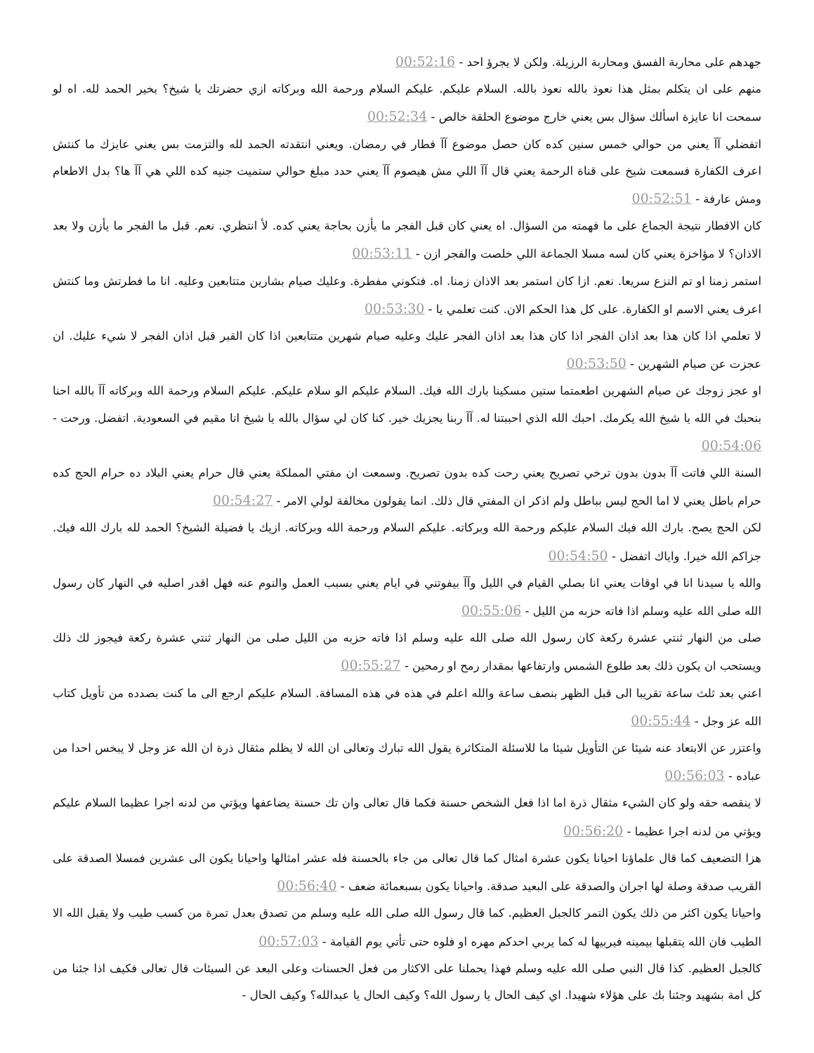جهدهم على محاربة الفسق ومحاربة الرزيلة. ولكن لا يجرؤ احد - 00:52:16
منهم على ان يتكلم بمثل هذا نعوذ بالله نعوذ بالله. السلام عليكم. عليكم السلام ورحمة الله وبركاته ازي حضرتك يا شيخ؟ بخير الحمد لله. اه لو سمحت انا عايزة اسألك سؤال بس يعني خارج موضوع الحلقة خالص - 00:52:34
اتفضلي آآ يعني من حوالي خمس سنين كده كان حصل موضوع آآ فطار في رمضان. ويعني انتقدته الحمد لله والتزمت بس يعني عايزك ما كنتش اعرف الكفارة فسمعت شيخ على قناة الرحمة يعني قال آآ اللي مش هيصوم آآ يعني حدد مبلغ حوالي ستميت جنيه كده اللي هي آآ ها؟ بدل الاطعام ومش عارفة - 00:52:51
كان الافطار نتيجة الجماع على ما فهمته من السؤال. اه يعني كان قبل الفجر ما يأزن بحاجة يعني كده. لأ انتظري. نعم. قبل ما الفجر ما يأزن ولا بعد الاذان؟ لا مؤاخزة يعني كان لسه مسلا الجماعة اللي خلصت والفجر ازن - 00:53:11
استمر زمنا او تم النزع سريعا. نعم. ازا كان استمر بعد الاذان زمنا. اه. فتكوني مفطرة. وعليك صيام بشارين متتابعين وعليه. انا ما فطرتش وما كنتش اعرف يعني الاسم او الكفارة. على كل هذا الحكم الان. كنت تعلمي يا - 00:53:30
لا تعلمي اذا كان هذا بعد اذان الفجر اذا كان هذا بعد اذان الفجر عليك وعليه صيام شهرين متتابعين اذا كان القبر قبل اذان الفجر لا شيء عليك. ان عجزت عن صيام الشهرين - 00:53:50
او عجز زوجك عن صيام الشهرين اطعمتما ستين مسكينا بارك الله فيك. السلام عليكم الو سلام عليكم. عليكم السلام ورحمة الله وبركاته آآ بالله احنا بنحبك في الله يا شيخ الله يكرمك. احبك الله الذي احببتنا له. آآ ربنا يجزيك خير. كنا كان لي سؤال بالله يا شيخ انا مقيم في السعودية. اتفضل. ورحت - 00:54:06
السنة اللي فاتت آآ بدون بدون ترخي تصريح يعني رحت كده بدون تصريح. وسمعت ان مفتي المملكة يعني قال حرام يعني البلاد ده حرام الحج كده حرام باطل يعني لا اما الحج ليس بباطل ولم اذكر ان المفتي قال ذلك. انما يقولون مخالفة لولي الامر - 00:54:27
لكن الحج يصح. بارك الله فيك السلام عليكم ورحمة الله وبركاته. عليكم السلام ورحمة الله وبركاته. ازيك يا فضيلة الشيخ؟ الحمد لله بارك الله فيك. جزاكم الله خيرا. واياك اتفضل - 00:54:50
والله يا سيدنا انا في اوقات يعني انا بصلي القيام في الليل وآآ بيفوتني في ايام يعني بسبب العمل والنوم عنه فهل اقدر اصليه في النهار كان رسول الله صلى الله عليه وسلم اذا فاته حزبه من الليل - 00:55:06
صلى من النهار ثنتي عشرة ركعة كان رسول الله صلى الله عليه وسلم اذا فاته حزبه من الليل صلى من النهار ثنتي عشرة ركعة فيجوز لك ذلك ويستحب ان يكون ذلك بعد طلوع الشمس وارتفاعها بمقدار رمح او رمحين - 00:55:27
اعني بعد ثلث ساعة تقريبا الى قبل الظهر بنصف ساعة والله اعلم في هذه في هذه المسافة. السلام عليكم ارجع الى ما كنت بصدده من تأويل كتاب الله عز وجل - 00:55:44
واعتزر عن الابتعاد عنه شيئا عن التأويل شيئا ما للاسئلة المتكاثرة يقول الله تبارك وتعالى ان الله لا يظلم مثقال ذرة ان الله عز وجل لا يبخس احدا من عباده - 00:56:03
لا ينقصه حقه ولو كان الشيء مثقال ذرة اما اذا فعل الشخص حسنة فكما قال تعالى وان تك حسنة يضاعفها ويؤتي من لدنه اجرا عظيما السلام عليكم ويؤتي من لدنه اجرا عظيما - 00:56:20
هزا التضعيف كما قال علماؤنا احيانا يكون عشرة امثال كما قال تعالى من جاء بالحسنة فله عشر امثالها واحيانا يكون الى عشرين فمسلا الصدقة على القريب صدقة وصلة لها اجران والصدقة على البعيد صدقة. واحيانا يكون بسبعمائة ضعف - 00:56:40
واحيانا يكون اكثر من ذلك يكون التمر كالجبل العظيم. كما قال رسول الله صلى الله عليه وسلم من تصدق بعدل تمرة من كسب طيب ولا يقبل الله الا الطيب فان الله يتقبلها بيمينه فيربيها له كما يربي احدكم مهره او فلوه حتى تأتي يوم القيامة - 00:57:03
كالجبل العظيم. كذا قال النبي صلى الله عليه وسلم فهذا يحملنا على الاكثار من فعل الحسنات وعلى البعد عن السيئات قال تعالى فكيف اذا جئنا من كل امة بشهيد وجئنا بك على هؤلاء شهيدا. اي كيف الحال يا رسول الله؟ وكيف الحال يا عبدالله؟ وكيف الحال -